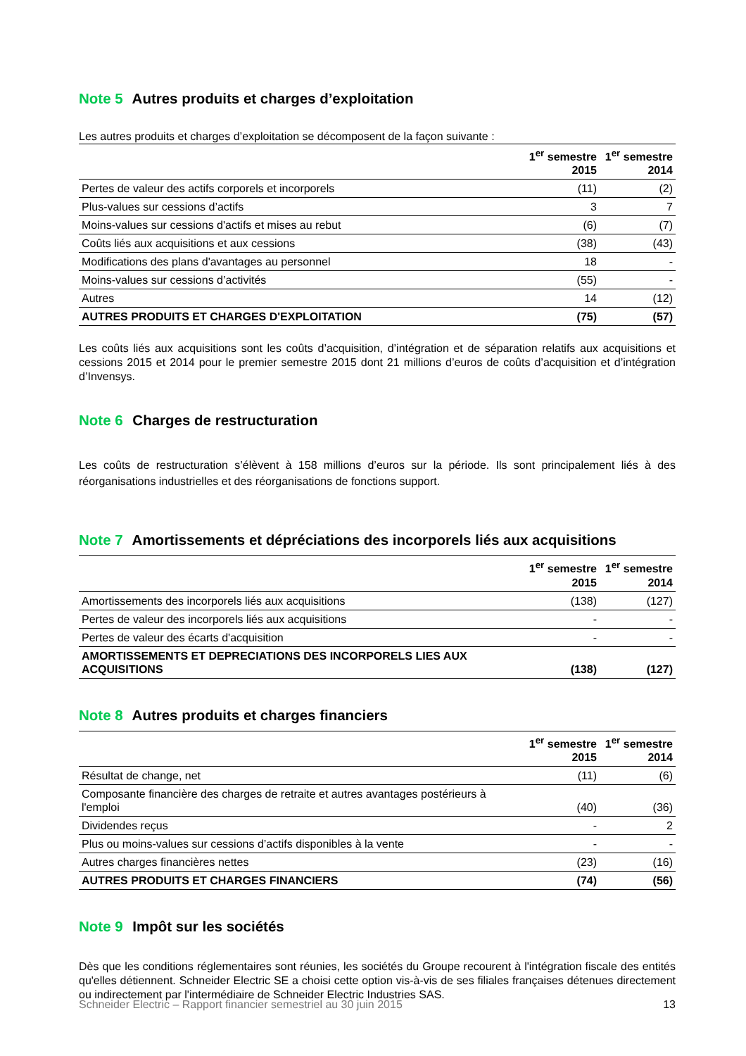Note 5 Autres produits et charges d’exploitation
Les autres produits et charges d’exploitation se décomposent de la façon suivante :
| | 1<sup>er</sup> semestre 2015 | 1<sup>er</sup> semestre 2014 |
| --- | --- | --- |
| Pertes de valeur des actifs corporels et incorporels | (11) | (2) |
| Plus-values sur cessions d’actifs | 3 | 7 |
| Moins-values sur cessions d'actifs et mises au rebut | (6) | (7) |
| Coûts liés aux acquisitions et aux cessions | (38) | (43) |
| Modifications des plans d'avantages au personnel | 18 | - |
| Moins-values sur cessions d’activités | (55) | - |
| Autres | 14 | (12) |
| AUTRES PRODUITS ET CHARGES D'EXPLOITATION | (75) | (57) |
Les coûts liés aux acquisitions sont les coûts d’acquisition, d’intégration et de séparation relatifs aux acquisitions et cessions 2015 et 2014 pour le premier semestre 2015 dont 21 millions d’euros de coûts d’acquisition et d’intégration d’Invensys.
Note 6 Charges de restructuration
Les coûts de restructuration s’élèvent à 158 millions d’euros sur la période. Ils sont principalement liés à des réorganisations industrielles et des réorganisations de fonctions support.
Note 7 Amortissements et dépréciations des incorporels liés aux acquisitions
| | 1<sup>er</sup> semestre 2015 | 1<sup>er</sup> semestre 2014 |
| --- | --- | --- |
| Amortissements des incorporels liés aux acquisitions | (138) | (127) |
| Pertes de valeur des incorporels liés aux acquisitions | - | - |
| Pertes de valeur des écarts d'acquisition | - | - |
| AMORTISSEMENTS ET DEPRECIATIONS DES INCORPORELS LIES AUX ACQUISITIONS | (138) | (127) |
Note 8 Autres produits et charges financiers
| | 1<sup>er</sup> semestre 2015 | 1<sup>er</sup> semestre 2014 |
| --- | --- | --- |
| Résultat de change, net | (11) | (6) |
| Composante financière des charges de retraite et autres avantages postérieurs à l'emploi | (40) | (36) |
| Dividendes reçus | - | 2 |
| Plus ou moins-values sur cessions d’actifs disponibles à la vente | - | - |
| Autres charges financières nettes | (23) | (16) |
| AUTRES PRODUITS ET CHARGES FINANCIERS | (74) | (56) |
Note 9 Impôt sur les sociétés
Dès que les conditions réglementaires sont réunies, les sociétés du Groupe recourent à l'intégration fiscale des entités qu'elles détiennent. Schneider Electric SE a choisi cette option vis-à-vis de ses filiales françaises détenues directement ou indirectement par l'intermédiaire de Schneider Electric Industries SAS.
Schneider Electric – Rapport financier semestriel au 30 juin 2015 13